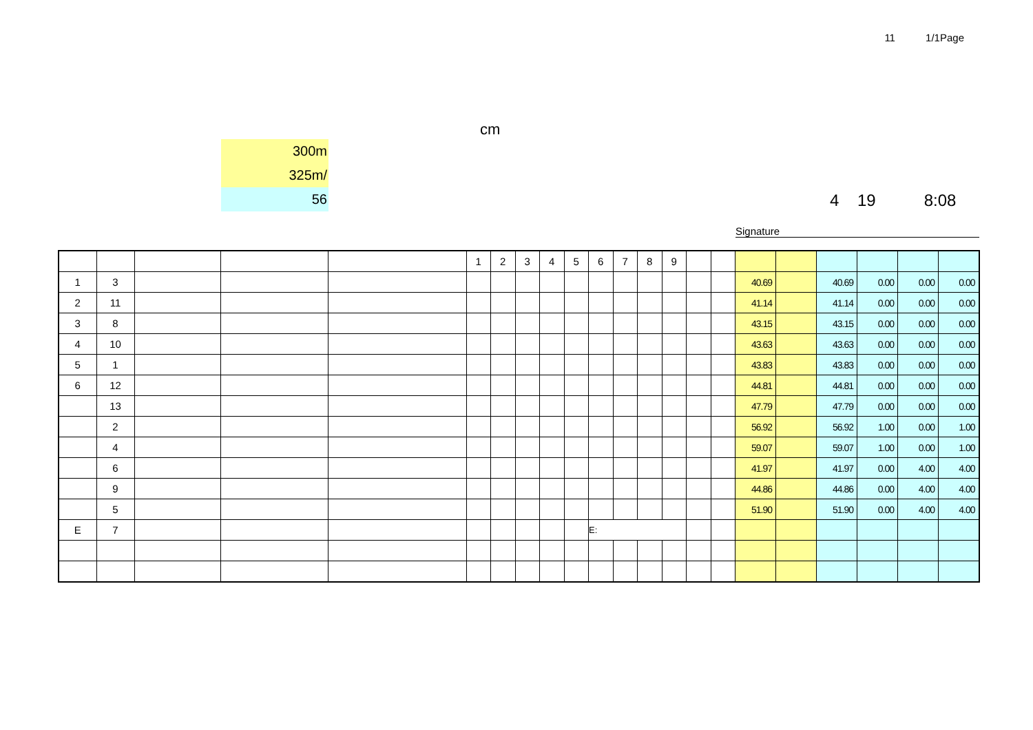11 1/1Page
cm
300m
325m/
56
4 19 8:08
Signature
| | | | | | 1 | 2 | 3 | 4 | 5 | 6 | 7 | 8 | 9 | | | | | | | | |
| 1 | 3 | | | | | | | | | | | | | | | 40.69 | | 40.69 | 0.00 | 0.00 | 0.00 |
| 2 | 11 | | | | | | | | | | | | | | | 41.14 | | 41.14 | 0.00 | 0.00 | 0.00 |
| 3 | 8 | | | | | | | | | | | | | | | 43.15 | | 43.15 | 0.00 | 0.00 | 0.00 |
| 4 | 10 | | | | | | | | | | | | | | | 43.63 | | 43.63 | 0.00 | 0.00 | 0.00 |
| 5 | 1 | | | | | | | | | | | | | | | 43.83 | | 43.83 | 0.00 | 0.00 | 0.00 |
| 6 | 12 | | | | | | | | | | | | | | | 44.81 | | 44.81 | 0.00 | 0.00 | 0.00 |
| | 13 | | | | | | | | | | | | | | | 47.79 | | 47.79 | 0.00 | 0.00 | 0.00 |
| | 2 | | | | | | | | | | | | | | | 56.92 | | 56.92 | 1.00 | 0.00 | 1.00 |
| | 4 | | | | | | | | | | | | | | | 59.07 | | 59.07 | 1.00 | 0.00 | 1.00 |
| | 6 | | | | | | | | | | | | | | | 41.97 | | 41.97 | 0.00 | 4.00 | 4.00 |
| | 9 | | | | | | | | | | | | | | | 44.86 | | 44.86 | 0.00 | 4.00 | 4.00 |
| | 5 | | | | | | | | | | | | | | | 51.90 | | 51.90 | 0.00 | 4.00 | 4.00 |
| E | 7 | | | | | | | | | E: | | | | | | | | | | | |